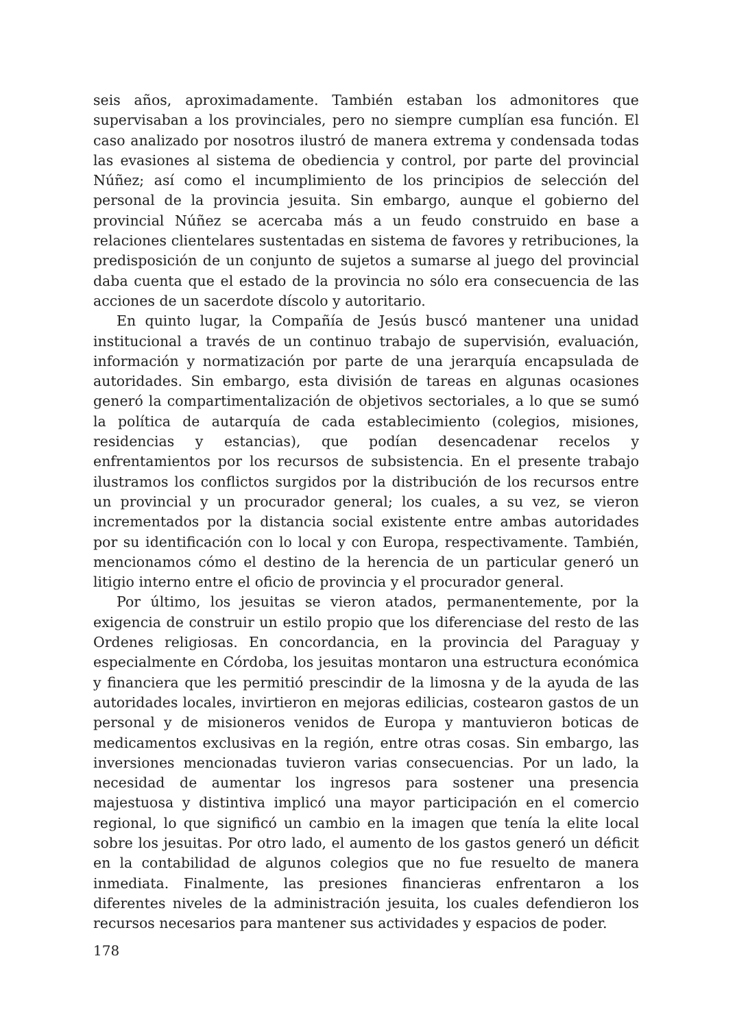seis años, aproximadamente. También estaban los admonitores que supervisaban a los provinciales, pero no siempre cumplían esa función. El caso analizado por nosotros ilustró de manera extrema y condensada todas las evasiones al sistema de obediencia y control, por parte del provincial Núñez; así como el incumplimiento de los principios de selección del personal de la provincia jesuita. Sin embargo, aunque el gobierno del provincial Núñez se acercaba más a un feudo construido en base a relaciones clientelares sustentadas en sistema de favores y retribuciones, la predisposición de un conjunto de sujetos a sumarse al juego del provincial daba cuenta que el estado de la provincia no sólo era consecuencia de las acciones de un sacerdote díscolo y autoritario.
En quinto lugar, la Compañía de Jesús buscó mantener una unidad institucional a través de un continuo trabajo de supervisión, evaluación, información y normatización por parte de una jerarquía encapsulada de autoridades. Sin embargo, esta división de tareas en algunas ocasiones generó la compartimentalización de objetivos sectoriales, a lo que se sumó la política de autarquía de cada establecimiento (colegios, misiones, residencias y estancias), que podían desencadenar recelos y enfrentamientos por los recursos de subsistencia. En el presente trabajo ilustramos los conflictos surgidos por la distribución de los recursos entre un provincial y un procurador general; los cuales, a su vez, se vieron incrementados por la distancia social existente entre ambas autoridades por su identificación con lo local y con Europa, respectivamente. También, mencionamos cómo el destino de la herencia de un particular generó un litigio interno entre el oficio de provincia y el procurador general.
Por último, los jesuitas se vieron atados, permanentemente, por la exigencia de construir un estilo propio que los diferenciase del resto de las Ordenes religiosas. En concordancia, en la provincia del Paraguay y especialmente en Córdoba, los jesuitas montaron una estructura económica y financiera que les permitió prescindir de la limosna y de la ayuda de las autoridades locales, invirtieron en mejoras edilicias, costearon gastos de un personal y de misioneros venidos de Europa y mantuvieron boticas de medicamentos exclusivas en la región, entre otras cosas. Sin embargo, las inversiones mencionadas tuvieron varias consecuencias. Por un lado, la necesidad de aumentar los ingresos para sostener una presencia majestuosa y distintiva implicó una mayor participación en el comercio regional, lo que significó un cambio en la imagen que tenía la elite local sobre los jesuitas. Por otro lado, el aumento de los gastos generó un déficit en la contabilidad de algunos colegios que no fue resuelto de manera inmediata. Finalmente, las presiones financieras enfrentaron a los diferentes niveles de la administración jesuita, los cuales defendieron los recursos necesarios para mantener sus actividades y espacios de poder.
178